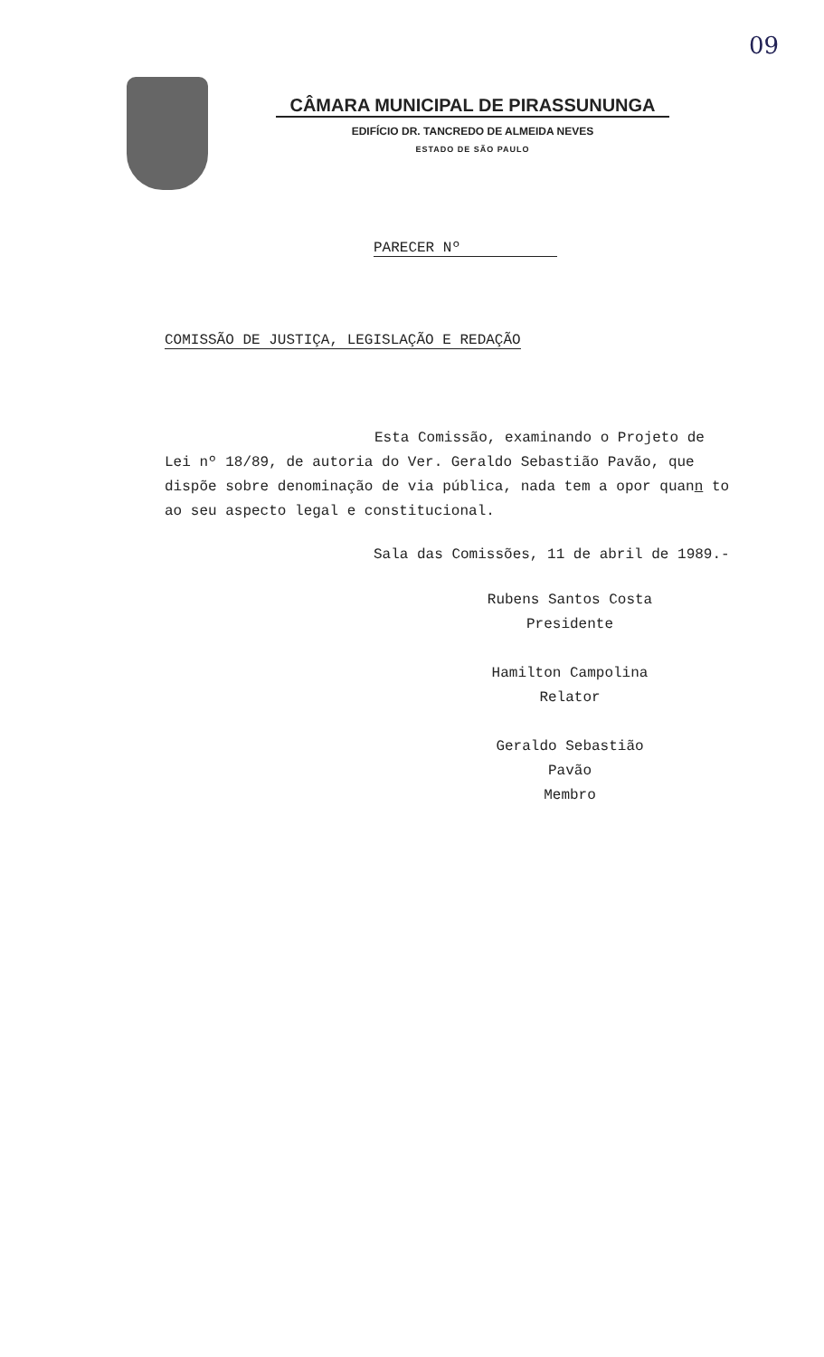09
CÂMARA MUNICIPAL DE PIRASSUNUNGA
EDIFÍCIO DR. TANCREDO DE ALMEIDA NEVES
ESTADO DE SÃO PAULO
PARECER Nº
COMISSÃO DE JUSTIÇA, LEGISLAÇÃO E REDAÇÃO
Esta Comissão, examinando o Projeto de
Lei nº 18/89, de autoria do Ver. Geraldo Sebastião Pavão, que dispõe sobre denominação de via pública, nada tem a opor quann to ao seu aspecto legal e constitucional.
Sala das Comissões, 11 de abril de 1989.-
Rubens Santos Costa
Presidente
Hamilton Campolina
Relator
Geraldo Sebastião Pavão
Membro